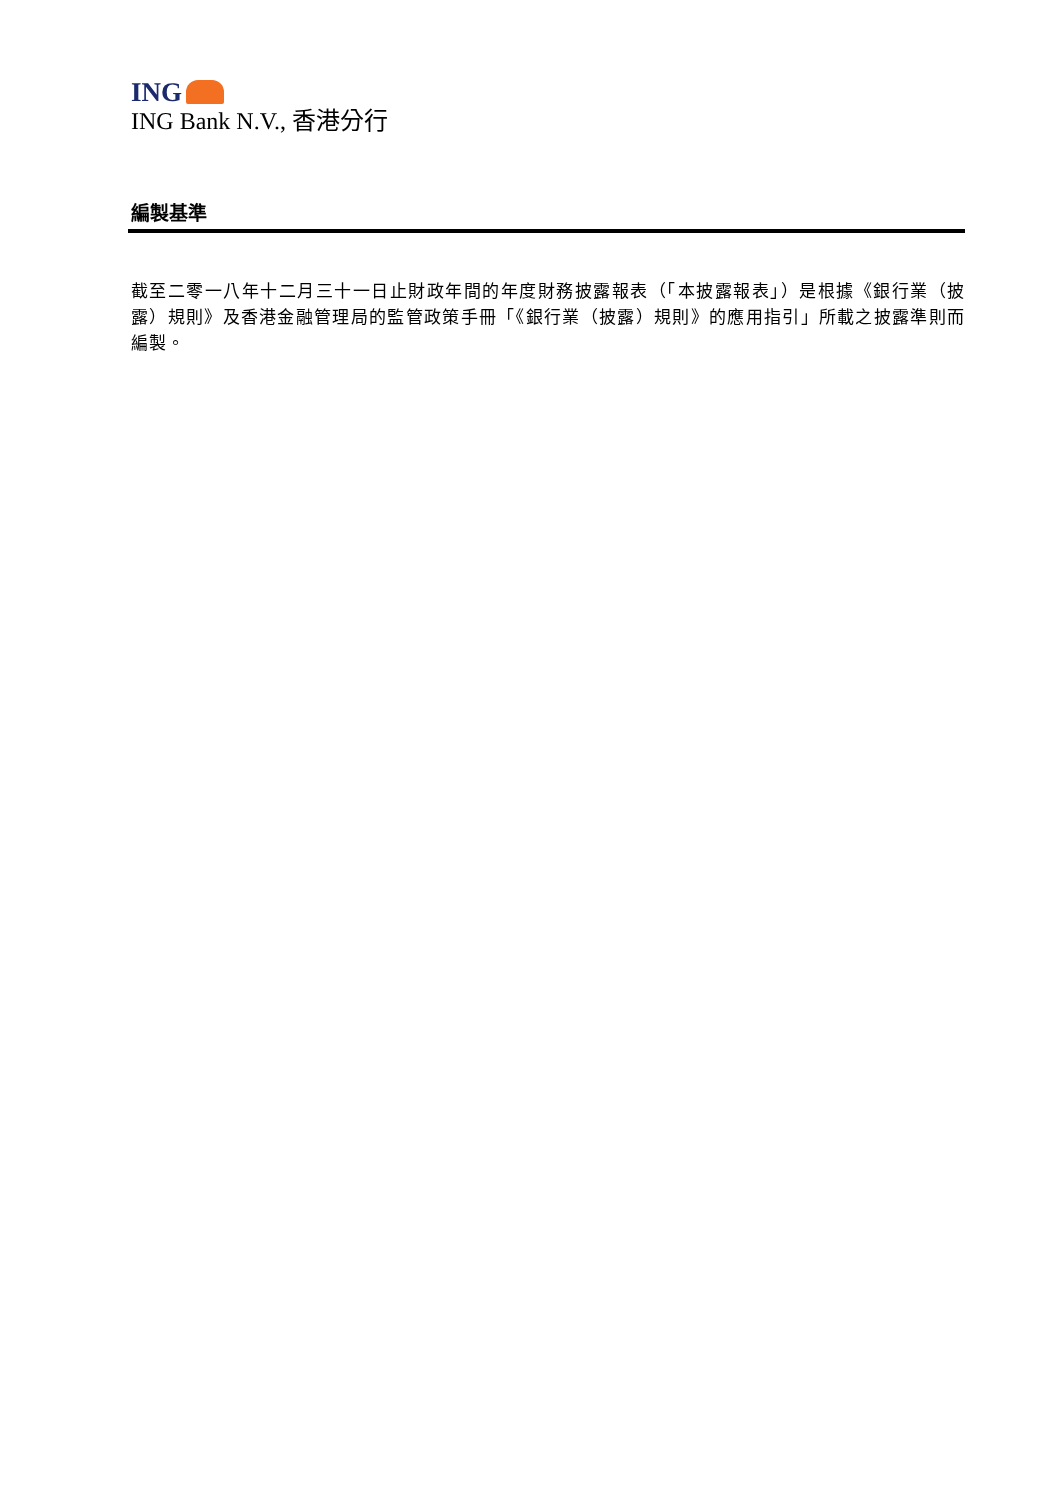ING
ING Bank N.V., 香港分行
編製基準
截至二零一八年十二月三十一日止財政年間的年度財務披露報表（「本披露報表」）是根據《銀行業（披露）規則》及香港金融管理局的監管政策手冊「《銀行業（披露）規則》的應用指引」所載之披露準則而編製。